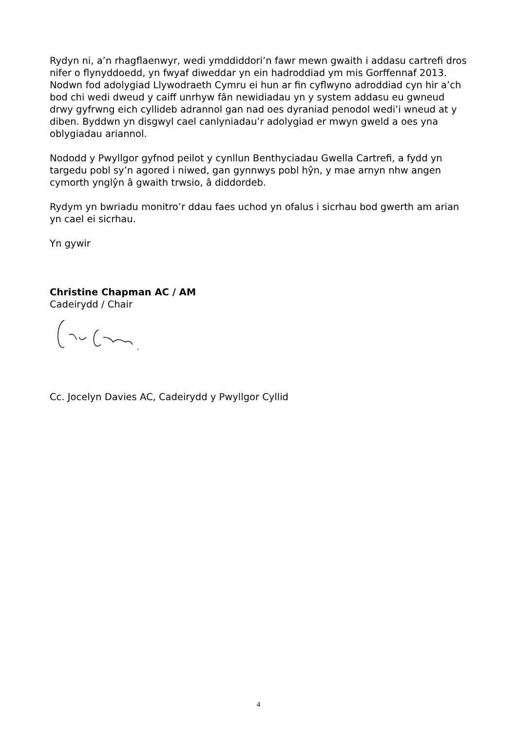Rydyn ni, a’n rhagflaenwyr, wedi ymddiddori’n fawr mewn gwaith i addasu cartrefi dros nifer o flynyddoedd, yn fwyaf diweddar yn ein hadroddiad ym mis Gorffennaf 2013. Nodwn fod adolygiad Llywodraeth Cymru ei hun ar fin cyflwyno adroddiad cyn hir a’ch bod chi wedi dweud y caiff unrhyw fân newidiadau yn y system addasu eu gwneud drwy gyfrwng eich cyllideb adrannol gan nad oes dyraniad penodol wedi’i wneud at y diben. Byddwn yn disgwyl cael canlyniadau’r adolygiad er mwyn gweld a oes yna oblygiadau ariannol.
Nododd y Pwyllgor gyfnod peilot y cynllun Benthyciadau Gwella Cartrefi, a fydd yn targedu pobl sy’n agored i niwed, gan gynnwys pobl hŷn, y mae arnyn nhw angen cymorth ynglŷn â gwaith trwsio, â diddordeb.
Rydym yn bwriadu monitro’r ddau faes uchod yn ofalus i sicrhau bod gwerth am arian yn cael ei sicrhau.
Yn gywir
Christine Chapman AC / AM
Cadeirydd / Chair
Cc. Jocelyn Davies AC, Cadeirydd y Pwyllgor Cyllid
4